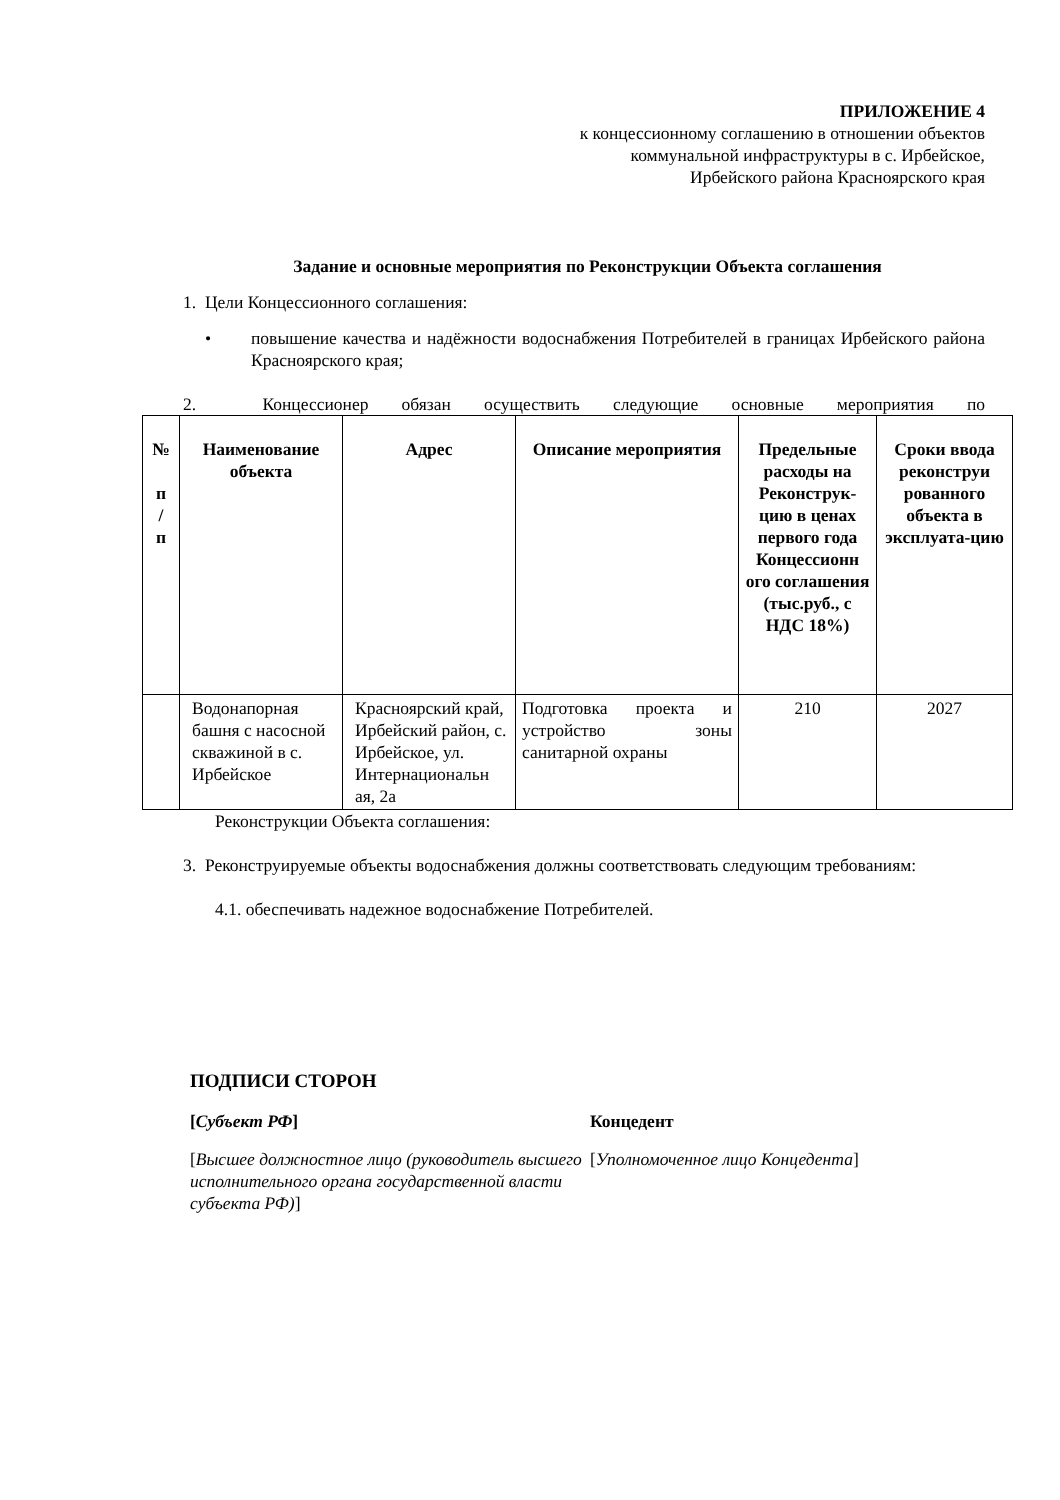ПРИЛОЖЕНИЕ 4
к концессионному соглашению в отношении объектов
коммунальной инфраструктуры в с. Ирбейское,
Ирбейского района Красноярского края
Задание и основные мероприятия по Реконструкции Объекта соглашения
1. Цели Концессионного соглашения:
• повышение качества и надёжности водоснабжения Потребителей в границах Ирбейского района Красноярского края;
2. Концессионер обязан осуществить следующие основные мероприятия по
| № п / п | Наименование объекта | Адрес | Описание мероприятия | Предельные расходы на Реконструк-цию в ценах первого года Концессионн ого соглашения (тыс.руб., с НДС 18%) | Сроки ввода реконструи рованного объекта в эксплуата-цию |
| --- | --- | --- | --- | --- | --- |
| | Водонапорная башня с насосной скважиной в с. Ирбейское | Красноярский край, Ирбейский район, с. Ирбейское, ул. Интернациональн ая, 2а | Подготовка проекта и устройство зоны санитарной охраны | 210 | 2027 |
Реконструкции Объекта соглашения:
3. Реконструируемые объекты водоснабжения должны соответствовать следующим требованиям:
4.1. обеспечивать надежное водоснабжение Потребителей.
ПОДПИСИ СТОРОН
[Субъект РФ] Концедент
[Высшее должностное лицо (руководитель высшего исполнительного органа государственной власти субъекта РФ)]
[Уполномоченное лицо Концедента]